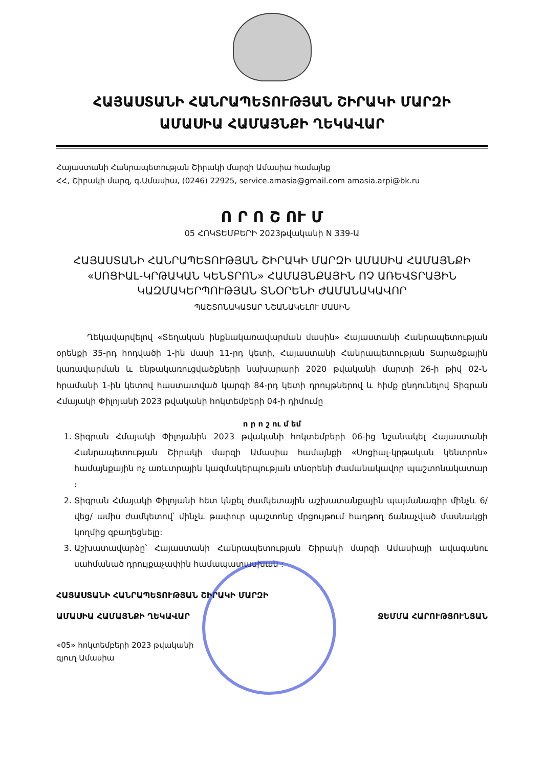ՀԱՅԱՍՏԱՆԻ ՀԱՆՐԱՊԵՏՈՒԹՅԱՆ ՇԻՐԱԿԻ ՄԱՐԶԻ
ԱՄԱՍԻԱ ՀԱՄԱՅՆՔԻ ՂԵԿԱՎԱՐ
Հայաստանի Հանրապետության Շիրակի մարզի Ամասիա համայնք
ՀՀ, Շիրակի մարզ, գ.Ամասիա, (0246) 22925, service.amasia@gmail.com amasia.arpi@bk.ru
Ո Ր Ո Շ ՈՒ Մ
05 ՀՈԿՏԵՄԲԵՐԻ 2023թվականի N 339-Ա
ՀԱՅԱՍՏԱՆԻ ՀԱՆՐԱՊԵՏՈՒԹՅԱՆ ՇԻՐԱԿԻ ՄԱՐԶԻ ԱՄԱՍԻԱ ՀԱՄԱՅՆՔԻ «ՍՈՑԻԱԼ-ԿՐԹԱԿԱՆ ԿԵՆՏՐՈՆ» ՀԱՄԱՅՆՔԱՅԻՆ ՈՉ ԱՌԵՎՏՐԱՅԻՆ ԿԱԶՄԱԿԵՐՊՈՒԹՅԱՆ ՏՆՕՐԵՆԻ ԺԱՄԱՆԱԿԱՎՈՐ
ՊԱՇՏՈՆԱԿԱՏԱՐ ՆՇԱՆԱԿԵԼՈՒ ՄԱՍԻՆ
Ղեկավարվելով «Տեղական ինքնակառավարման մասին» Հայաստանի Հանրապետության օրենքի 35-րդ հոդվածի 1-ին մասի 11-րդ կետի, Հայաստանի Հանրապետության Տարածքային կառավարման և ենթակառուցվածքների նախարարի 2020 թվականի մարտի 26-ի թիվ 02-Ն հրամանի 1-ին կետով հաստատված կարգի 84-րդ կետի դրույթներով և հիմք ընդունելով Տիգրան Հմայակի Փիլոյանի 2023 թվականի հոկտեմբերի 04-ի դիմումը
ո ր ո շ ու մ եմ
1. Տիգրան Հմայակի Փիլոյանին 2023 թվականի հոկտեմբերի 06-ից նշանակել Հայաստանի Հանրապետության Շիրակի մարզի Ամասիա համայնքի «Սոցիալ-կրթական կենտրոն» համայնքային ոչ առևտրային կազմակերպության տնօրենի ժամանակավոր պաշտոնակատար ։
2. Տիգրան Հմայակի Փիլոյանի հետ կնքել ժամկետային աշխատանքային պայմանագիր մինչև 6/վեց/ ամիս ժամկետով՝ մինչև թափուր պաշտոնը մրցույթում հաղթող ճանաչված մասնակցի կողմից զբաղեցնելը:
3. Աշխատավարձը՝ Հայաստանի Հանրապետության Շիրակի մարզի Ամասիայի ավագանու սահմանած դրույքաչափին համապատասխան ։
ՀԱՅԱՍՏԱՆԻ ՀԱՆՐԱՊԵՏՈՒԹՅԱՆ ՇԻՐԱԿԻ ՄԱՐԶԻ
ԱՄԱՍԻԱ ՀԱՄԱՅՆՔԻ ՂԵԿԱՎԱՐ ՋԵՄՄԱ ՀԱՐՈՒԹՅՈՒՆՅԱՆ
«05» հոկտեմբերի 2023 թվականի
գյուղ Ամասիա